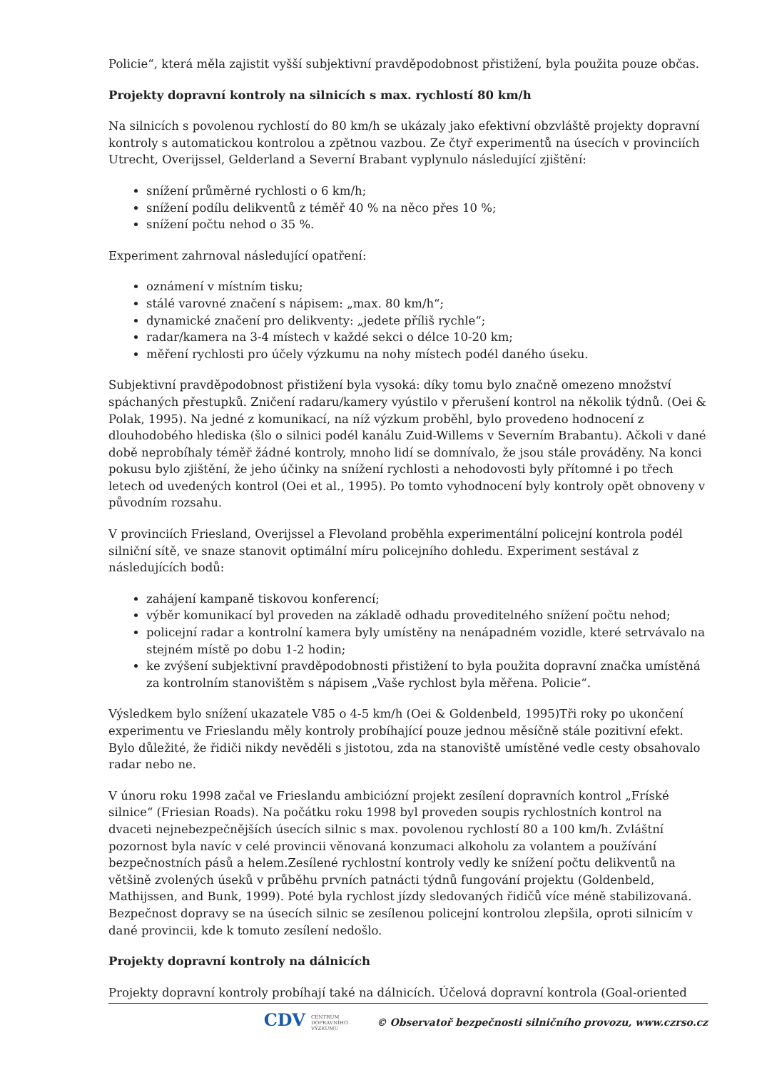Policie“, která měla zajistit vyšší subjektivní pravděpodobnost přistižení, byla použita pouze občas.
Projekty dopravní kontroly na silnicích s max. rychlostí 80 km/h
Na silnicích s povolenou rychlostí do 80 km/h se ukázaly jako efektivní obzvláště projekty dopravní kontroly s automatickou kontrolou a zpětnou vazbou. Ze čtyř experimentů na úsecích v provinciích Utrecht, Overijssel, Gelderland a Severní Brabant vyplynulo následující zjištění:
snížení průměrné rychlosti o 6 km/h;
snížení podílu delikventů z téměř 40 % na něco přes 10 %;
snížení počtu nehod o 35 %.
Experiment zahrnoval následující opatření:
oznámení v místním tisku;
stálé varovné značení s nápisem: „max. 80 km/h“;
dynamické značení pro delikventy: „jedete příliš rychle“;
radar/kamera na 3-4 místech v každé sekci o délce 10-20 km;
měření rychlosti pro účely výzkumu na nohy místech podél daného úseku.
Subjektivní pravděpodobnost přistižení byla vysoká: díky tomu bylo značně omezeno množství spáchaných přestupků. Zničení radaru/kamery vyústilo v přerušení kontrol na několik týdnů. (Oei & Polak, 1995). Na jedné z komunikací, na níž výzkum proběhl, bylo provedeno hodnocení z dlouhodobého hlediska (šlo o silnici podél kanálu Zuid-Willems v Severním Brabantu). Ačkoli v dané době neprobíhaly téměř žádné kontroly, mnoho lidí se domnívalo, že jsou stále prováděny. Na konci pokusu bylo zjištění, že jeho účinky na snížení rychlosti a nehodovosti byly přítomné i po třech letech od uvedených kontrol (Oei et al., 1995). Po tomto vyhodnocení byly kontroly opět obnoveny v původním rozsahu.
V provinciích Friesland, Overijssel a Flevoland proběhla experimentální policejní kontrola podél silniční sítě, ve snaze stanovit optimální míru policejního dohledu. Experiment sestával z následujících bodů:
zahájení kampaně tiskovou konferencí;
výběr komunikací byl proveden na základě odhadu proveditelného snížení počtu nehod;
policejní radar a kontrolní kamera byly umístěny na nenápadném vozidle, které setrvávalo na stejném místě po dobu 1-2 hodin;
ke zvýšení subjektivní pravděpodobnosti přistižení to byla použita dopravní značka umístěná za kontrolním stanovištěm s nápisem „Vaše rychlost byla měřena. Policie“.
Výsledkem bylo snížení ukazatele V85 o 4-5 km/h (Oei & Goldenbeld, 1995)Tři roky po ukončení experimentu ve Frieslandu měly kontroly probíhající pouze jednou měsíčně stále pozitivní efekt. Bylo důležité, že řidiči nikdy nevěděli s jistotou, zda na stanoviště umístěné vedle cesty obsahovalo radar nebo ne.
V únoru roku 1998 začal ve Frieslandu ambiciózní projekt zesílení dopravních kontrol „Fríské silnice“ (Friesian Roads). Na počátku roku 1998 byl proveden soupis rychlostních kontrol na dvaceti nejnebezpečnějších úsecích silnic s max. povolenou rychlostí 80 a 100 km/h. Zvláštní pozornost byla navíc v celé provincii věnovaná konzumaci alkoholu za volantem a používání bezpečnostních pásů a helem.Zesílené rychlostní kontroly vedly ke snížení počtu delikventů na většině zvolených úseků v průběhu prvních patnácti týdnů fungování projektu (Goldenbeld, Mathijssen, and Bunk, 1999). Poté byla rychlost jízdy sledovaných řidičů více méně stabilizovaná. Bezpečnost dopravy se na úsecích silnic se zesílenou policejní kontrolou zlepšila, oproti silnicím v dané provincii, kde k tomuto zesílení nedošlo.
Projekty dopravní kontroly na dálnicích
Projekty dopravní kontroly probíhají také na dálnicích. Účelová dopravní kontrola (Goal-oriented
CDV CENTRUM
DOPRAVNÍHO
VÝZKUMU © Observatoř bezpečnosti silničního provozu, www.czrso.cz